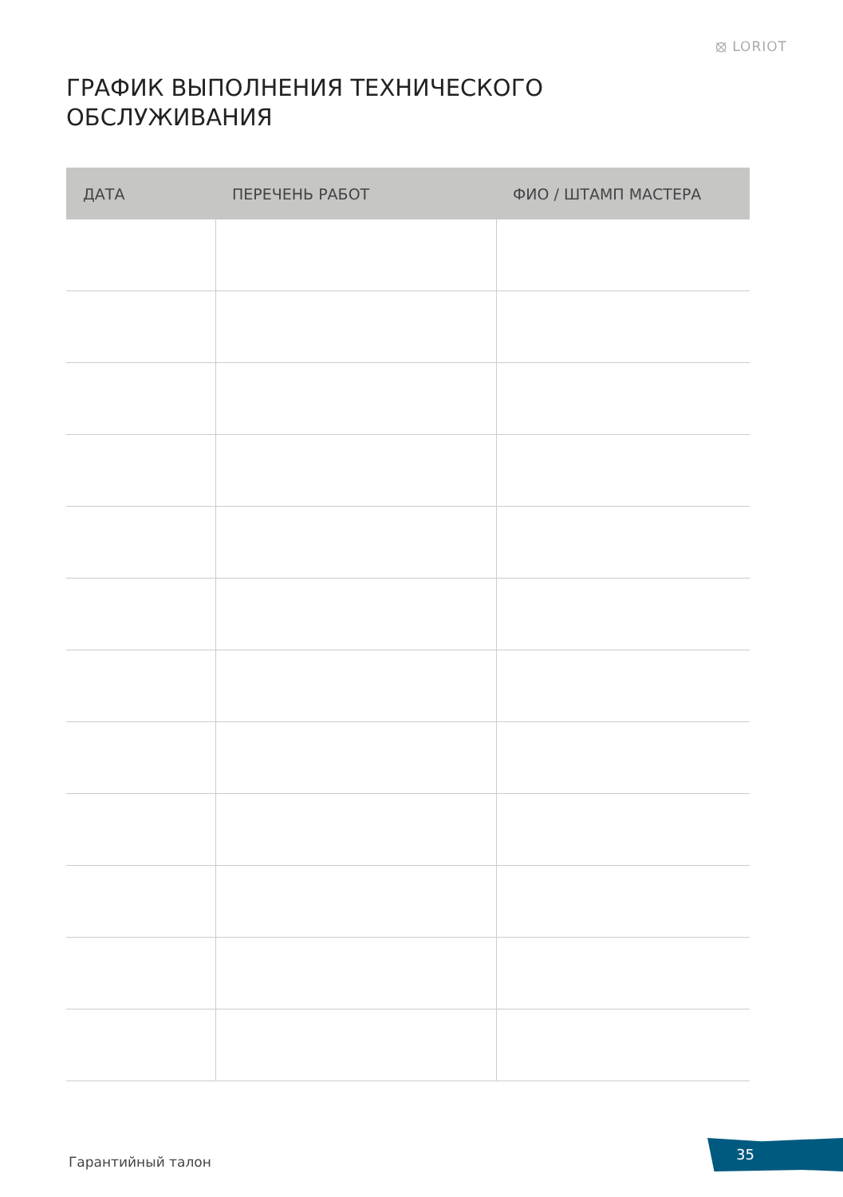⦻ LORIOT
ГРАФИК ВЫПОЛНЕНИЯ ТЕХНИЧЕСКОГО
ОБСЛУЖИВАНИЯ
| ДАТА | ПЕРЕЧЕНЬ РАБОТ | ФИО / ШТАМП МАСТЕРА |
| --- | --- | --- |
Гарантийный талон
35